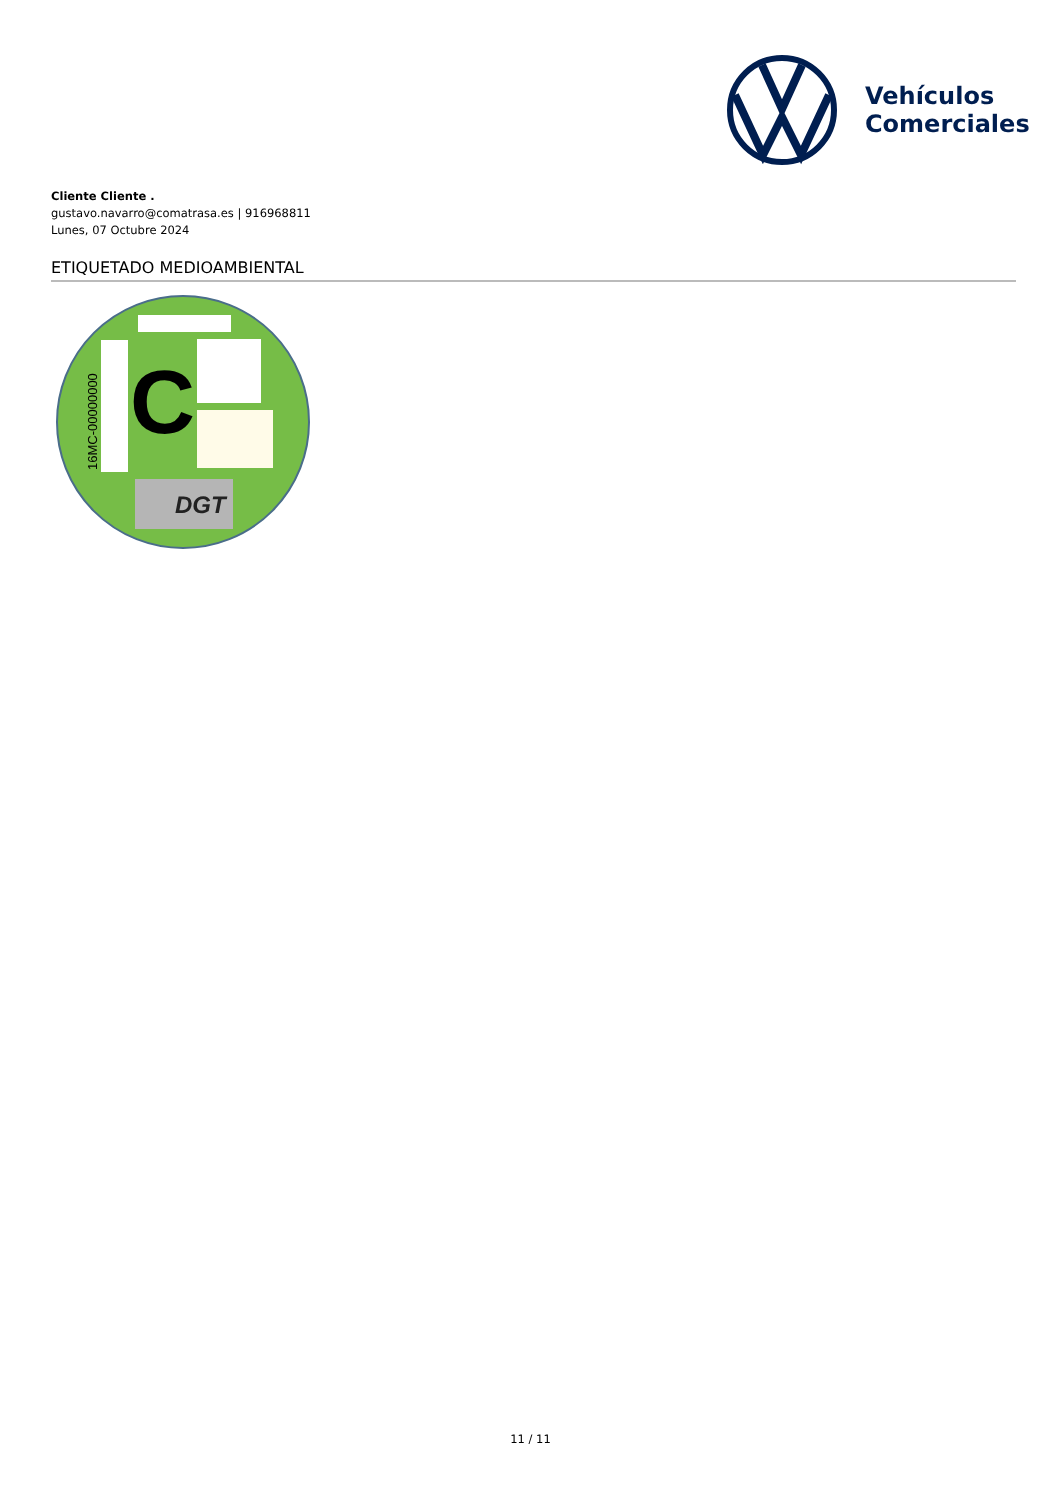Vehículos
Comerciales
Cliente Cliente .
gustavo.navarro@comatrasa.es | 916968811
Lunes, 07 Octubre 2024
ETIQUETADO MEDIOAMBIENTAL
C
DGT
16MC-00000000
11 / 11